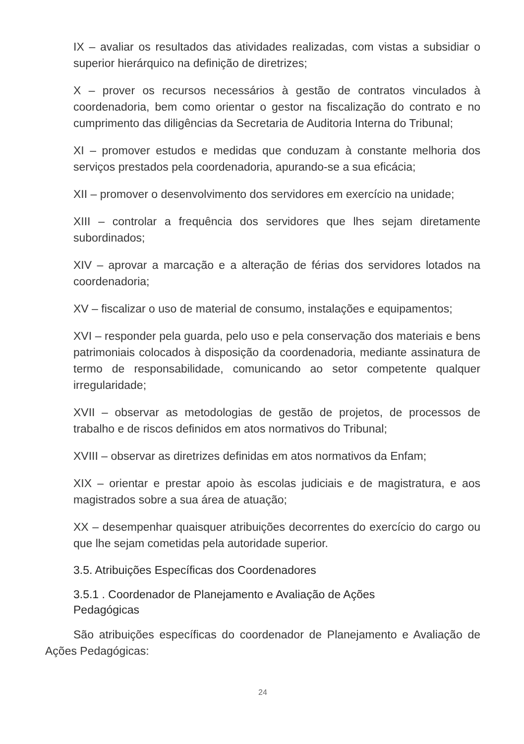IX – avaliar os resultados das atividades realizadas, com vistas a subsidiar o superior hierárquico na definição de diretrizes;
X – prover os recursos necessários à gestão de contratos vinculados à coordenadoria, bem como orientar o gestor na fiscalização do contrato e no cumprimento das diligências da Secretaria de Auditoria Interna do Tribunal;
XI – promover estudos e medidas que conduzam à constante melhoria dos serviços prestados pela coordenadoria, apurando-se a sua eficácia;
XII – promover o desenvolvimento dos servidores em exercício na unidade;
XIII – controlar a frequência dos servidores que lhes sejam diretamente subordinados;
XIV – aprovar a marcação e a alteração de férias dos servidores lotados na coordenadoria;
XV – fiscalizar o uso de material de consumo, instalações e equipamentos;
XVI – responder pela guarda, pelo uso e pela conservação dos materiais e bens patrimoniais colocados à disposição da coordenadoria, mediante assinatura de termo de responsabilidade, comunicando ao setor competente qualquer irregularidade;
XVII – observar as metodologias de gestão de projetos, de processos de trabalho e de riscos definidos em atos normativos do Tribunal;
XVIII – observar as diretrizes definidas em atos normativos da Enfam;
XIX – orientar e prestar apoio às escolas judiciais e de magistratura, e aos magistrados sobre a sua área de atuação;
XX – desempenhar quaisquer atribuições decorrentes do exercício do cargo ou que lhe sejam cometidas pela autoridade superior.
3.5. Atribuições Específicas dos Coordenadores
3.5.1 . Coordenador de Planejamento e Avaliação de Ações
Pedagógicas
São atribuições específicas do coordenador de Planejamento e Avaliação de Ações Pedagógicas:
24